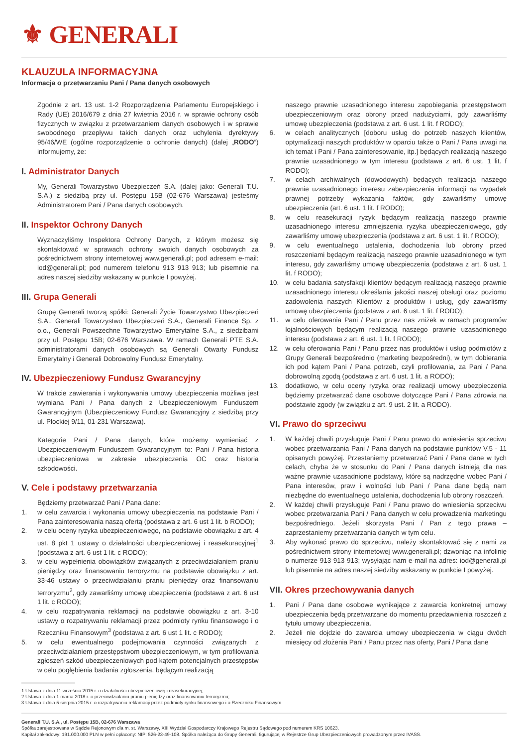⚜ GENERALI
KLAUZULA INFORMACYJNA
Informacja o przetwarzaniu Pani / Pana danych osobowych
Zgodnie z art. 13 ust. 1-2 Rozporządzenia Parlamentu Europejskiego i Rady (UE) 2016/679 z dnia 27 kwietnia 2016 r. w sprawie ochrony osób fizycznych w związku z przetwarzaniem danych osobowych i w sprawie swobodnego przepływu takich danych oraz uchylenia dyrektywy 95/46/WE (ogólne rozporządzenie o ochronie danych) (dalej „RODO”) informujemy, że:
I. Administrator Danych
My, Generali Towarzystwo Ubezpieczeń S.A. (dalej jako: Generali T.U. S.A.) z siedzibą przy ul. Postępu 15B (02-676 Warszawa) jesteśmy Administratorem Pani / Pana danych osobowych.
II. Inspektor Ochrony Danych
Wyznaczyliśmy Inspektora Ochrony Danych, z którym możesz się skontaktować w sprawach ochrony swoich danych osobowych za pośrednictwem strony internetowej www.generali.pl; pod adresem e-mail: iod@generali.pl; pod numerem telefonu 913 913 913; lub pisemnie na adres naszej siedziby wskazany w punkcie I powyżej.
III. Grupa Generali
Grupę Generali tworzą spółki: Generali Życie Towarzystwo Ubezpieczeń S.A., Generali Towarzystwo Ubezpieczeń S.A., Generali Finance Sp. z o.o., Generali Powszechne Towarzystwo Emerytalne S.A., z siedzibami przy ul. Postępu 15B; 02-676 Warszawa. W ramach Generali PTE S.A. administratorami danych osobowych są Generali Otwarty Fundusz Emerytalny i Generali Dobrowolny Fundusz Emerytalny.
IV. Ubezpieczeniowy Fundusz Gwarancyjny
W trakcie zawierania i wykonywania umowy ubezpieczenia możliwa jest wymiana Pani / Pana danych z Ubezpieczeniowym Funduszem Gwarancyjnym (Ubezpieczeniowy Fundusz Gwarancyjny z siedzibą przy ul. Płockiej 9/11, 01-231 Warszawa).
Kategorie Pani / Pana danych, które możemy wymieniać z Ubezpieczeniowym Funduszem Gwarancyjnym to: Pani / Pana historia ubezpieczeniowa w zakresie ubezpieczenia OC oraz historia szkodowości.
V. Cele i podstawy przetwarzania
Będziemy przetwarzać Pani / Pana dane:
1. w celu zawarcia i wykonania umowy ubezpieczenia na podstawie Pani / Pana zainteresowania naszą ofertą (podstawa z art. 6 ust 1 lit. b RODO);
2. w celu oceny ryzyka ubezpieczeniowego, na podstawie obowiązku z art. 4 ust. 8 pkt 1 ustawy o działalności ubezpieczeniowej i reasekuracyjnej<sup>1</sup> (podstawa z art. 6 ust 1 lit. c RODO);
3. w celu wypełnienia obowiązków związanych z przeciwdziałaniem praniu pieniędzy oraz finansowaniu terroryzmu na podstawie obowiązku z art. 33-46 ustawy o przeciwdziałaniu praniu pieniędzy oraz finansowaniu terroryzmu<sup>2</sup>, gdy zawarliśmy umowę ubezpieczenia (podstawa z art. 6 ust 1 lit. c RODO);
4. w celu rozpatrywania reklamacji na podstawie obowiązku z art. 3-10 ustawy o rozpatrywaniu reklamacji przez podmioty rynku finansowego i o Rzeczniku Finansowym<sup>3</sup> (podstawa z art. 6 ust 1 lit. c RODO);
5. w celu ewentualnego podejmowania czynności związanych z przeciwdziałaniem przestępstwom ubezpieczeniowym, w tym profilowania zgłoszeń szkód ubezpieczeniowych pod kątem potencjalnych przestępstw w celu pogłębienia badania zgłoszenia, będącym realizacją
naszego prawnie uzasadnionego interesu zapobiegania przestępstwom ubezpieczeniowym oraz obrony przed nadużyciami, gdy zawarliśmy umowę ubezpieczenia (podstawa z art. 6 ust. 1 lit. f RODO);
6. w celach analitycznych [doboru usług do potrzeb naszych klientów, optymalizacji naszych produktów w oparciu także o Pani / Pana uwagi na ich temat i Pani / Pana zainteresowanie, itp.] będących realizacją naszego prawnie uzasadnionego w tym interesu (podstawa z art. 6 ust. 1 lit. f RODO);
7. w celach archiwalnych (dowodowych) będących realizacją naszego prawnie uzasadnionego interesu zabezpieczenia informacji na wypadek prawnej potrzeby wykazania faktów, gdy zawarliśmy umowę ubezpieczenia (art. 6 ust. 1 lit. f RODO);
8. w celu reasekuracji ryzyk będącym realizacją naszego prawnie uzasadnionego interesu zmniejszenia ryzyka ubezpieczeniowego, gdy zawarliśmy umowę ubezpieczenia (podstawa z art. 6 ust. 1 lit. f RODO);
9. w celu ewentualnego ustalenia, dochodzenia lub obrony przed roszczeniami będącym realizacją naszego prawnie uzasadnionego w tym interesu, gdy zawarliśmy umowę ubezpieczenia (podstawa z art. 6 ust. 1 lit. f RODO);
10. w celu badania satysfakcji klientów będącym realizacją naszego prawnie uzasadnionego interesu określania jakości naszej obsługi oraz poziomu zadowolenia naszych Klientów z produktów i usług, gdy zawarliśmy umowę ubezpieczenia (podstawa z art. 6 ust. 1 lit. f RODO);
11. w celu oferowania Pani / Panu przez nas zniżek w ramach programów lojalnościowych będącym realizacją naszego prawnie uzasadnionego interesu (podstawa z art. 6 ust. 1 lit. f RODO);
12. w celu oferowania Pani / Panu przez nas produktów i usług podmiotów z Grupy Generali bezpośrednio (marketing bezpośredni), w tym dobierania ich pod kątem Pani / Pana potrzeb, czyli profilowania, za Pani / Pana dobrowolną zgodą (podstawa z art. 6 ust. 1 lit. a RODO);
13. dodatkowo, w celu oceny ryzyka oraz realizacji umowy ubezpieczenia będziemy przetwarzać dane osobowe dotyczące Pani / Pana zdrowia na podstawie zgody (w związku z art. 9 ust. 2 lit. a RODO).
VI. Prawo do sprzeciwu
1. W każdej chwili przysługuje Pani / Panu prawo do wniesienia sprzeciwu wobec przetwarzania Pani / Pana danych na podstawie punktów V.5 - 11 opisanych powyżej. Przestaniemy przetwarzać Pani / Pana dane w tych celach, chyba że w stosunku do Pani / Pana danych istnieją dla nas ważne prawnie uzasadnione podstawy, które są nadrzędne wobec Pani / Pana interesów, praw i wolności lub Pani / Pana dane będą nam niezbędne do ewentualnego ustalenia, dochodzenia lub obrony roszczeń.
2. W każdej chwili przysługuje Pani / Panu prawo do wniesienia sprzeciwu wobec przetwarzania Pani / Pana danych w celu prowadzenia marketingu bezpośredniego. Jeżeli skorzysta Pani / Pan z tego prawa – zaprzestaniemy przetwarzania danych w tym celu.
3. Aby wykonać prawo do sprzeciwu, należy skontaktować się z nami za pośrednictwem strony internetowej www.generali.pl; dzwoniąc na infolinię o numerze 913 913 913; wysyłając nam e-mail na adres: iod@generali.pl lub pisemnie na adres naszej siedziby wskazany w punkcie I powyżej.
VII. Okres przechowywania danych
1. Pani / Pana dane osobowe wynikające z zawarcia konkretnej umowy ubezpieczenia będą przetwarzane do momentu przedawnienia roszczeń z tytułu umowy ubezpieczenia.
2. Jeżeli nie dojdzie do zawarcia umowy ubezpieczenia w ciągu dwóch miesięcy od złożenia Pani / Panu przez nas oferty, Pani / Pana dane
1 Ustawa z dnia 11 września 2015 r. o działalności ubezpieczeniowej i reasekuracyjnej;
2 Ustawa z dnia 1 marca 2018 r. o przeciwdziałaniu praniu pieniędzy oraz finansowaniu terroryzmu;
3 Ustawa z dnia 5 sierpnia 2015 r. o rozpatrywaniu reklamacji przez podmioty rynku finansowego i o Rzeczniku Finansowym
Generali T.U. S.A., ul. Postępu 15B, 02-676 Warszawa
Spółka zarejestrowana w Sądzie Rejonowym dla m. st. Warszawy, XIII Wydział Gospodarczy Krajowego Rejestru Sądowego pod numerem KRS 10623.
Kapitał zakładowy: 191.000.000 PLN w pełni opłacony: NIP: 526-23-49-108. Spółka należąca do Grupy Generali, figurującej w Rejestrze Grup Ubezpieczeniowych prowadzonym przez IVASS.